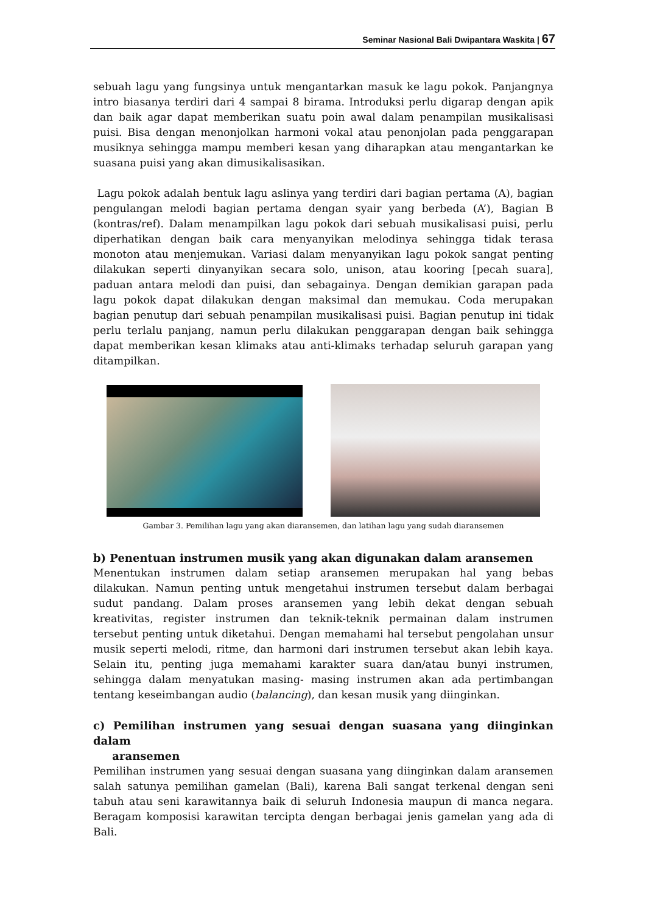Seminar Nasional Bali Dwipantara Waskita | 67
sebuah lagu yang fungsinya untuk mengantarkan masuk ke lagu pokok. Panjangnya intro biasanya terdiri dari 4 sampai 8 birama. Introduksi perlu digarap dengan apik dan baik agar dapat memberikan suatu poin awal dalam penampilan musikalisasi puisi. Bisa dengan menonjolkan harmoni vokal atau penonjolan pada penggarapan musiknya sehingga mampu memberi kesan yang diharapkan atau mengantarkan ke suasana puisi yang akan dimusikalisasikan.
Lagu pokok adalah bentuk lagu aslinya yang terdiri dari bagian pertama (A), bagian pengulangan melodi bagian pertama dengan syair yang berbeda (A’), Bagian B (kontras/ref). Dalam menampilkan lagu pokok dari sebuah musikalisasi puisi, perlu diperhatikan dengan baik cara menyanyikan melodinya sehingga tidak terasa monoton atau menjemukan. Variasi dalam menyanyikan lagu pokok sangat penting dilakukan seperti dinyanyikan secara solo, unison, atau kooring [pecah suara], paduan antara melodi dan puisi, dan sebagainya. Dengan demikian garapan pada lagu pokok dapat dilakukan dengan maksimal dan memukau. Coda merupakan bagian penutup dari sebuah penampilan musikalisasi puisi. Bagian penutup ini tidak perlu terlalu panjang, namun perlu dilakukan penggarapan dengan baik sehingga dapat memberikan kesan klimaks atau anti-klimaks terhadap seluruh garapan yang ditampilkan.
Gambar 3. Pemilihan lagu yang akan diaransemen, dan latihan lagu yang sudah diaransemen
b) Penentuan instrumen musik yang akan digunakan dalam aransemen
Menentukan instrumen dalam setiap aransemen merupakan hal yang bebas dilakukan. Namun penting untuk mengetahui instrumen tersebut dalam berbagai sudut pandang. Dalam proses aransemen yang lebih dekat dengan sebuah kreativitas, register instrumen dan teknik-teknik permainan dalam instrumen tersebut penting untuk diketahui. Dengan memahami hal tersebut pengolahan unsur musik seperti melodi, ritme, dan harmoni dari instrumen tersebut akan lebih kaya. Selain itu, penting juga memahami karakter suara dan/atau bunyi instrumen, sehingga dalam menyatukan masing- masing instrumen akan ada pertimbangan tentang keseimbangan audio (balancing), dan kesan musik yang diinginkan.
c) Pemilihan instrumen yang sesuai dengan suasana yang diinginkan dalam
aransemen
Pemilihan instrumen yang sesuai dengan suasana yang diinginkan dalam aransemen salah satunya pemilihan gamelan (Bali), karena Bali sangat terkenal dengan seni tabuh atau seni karawitannya baik di seluruh Indonesia maupun di manca negara. Beragam komposisi karawitan tercipta dengan berbagai jenis gamelan yang ada di Bali.